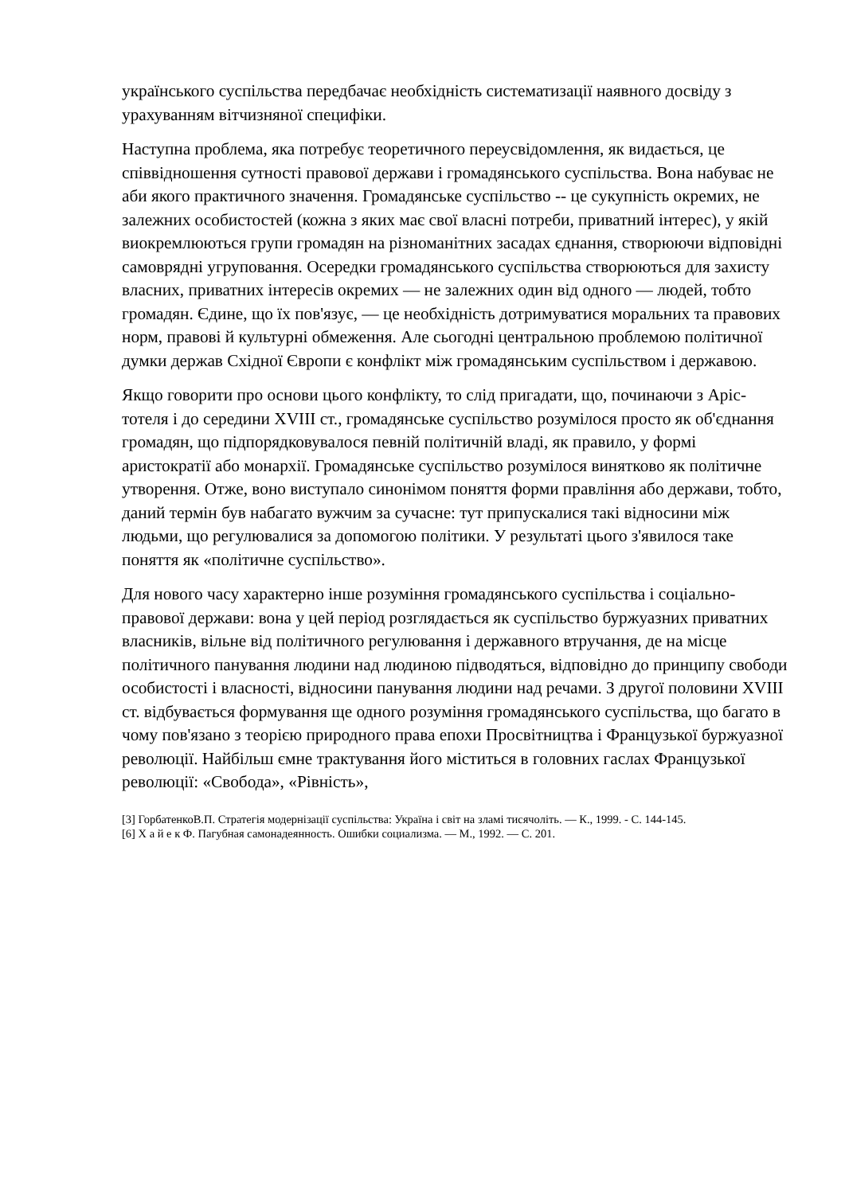українського суспільства передбачає необхідність систематизації наявного досвіду з урахуванням вітчизняної специфіки.
Наступна проблема, яка потребує теоретичного переусвідомлення, як видається, це співвідношення сутності правової держави і громадянського суспільства. Вона набуває не аби якого практичного значення. Громадянське суспільство -- це сукупність окремих, не залежних особистостей (кожна з яких має свої власні потреби, приватний інтерес), у якій виокремлюються групи громадян на різноманітних засадах єднання, створюючи відповідні самоврядні угруповання. Осередки громадянського суспільства створюються для захисту власних, приватних інтересів окремих — не залежних один від одного — людей, тобто громадян. Єдине, що їх пов'язує, — це необхідність дотримуватися моральних та правових норм, правові й культурні обмеження. Але сьогодні центральною проблемою політичної думки держав Східної Європи є конфлікт між громадянським суспільством і державою.
Якщо говорити про основи цього конфлікту, то слід пригадати, що, починаючи з Аріс-тотеля і до середини XVIII ст., громадянське суспільство розумілося просто як об'єднання громадян, що підпорядковувалося певній політичній владі, як правило, у формі аристократії або монархії. Громадянське суспільство розумілося винятково як політичне утворення. Отже, воно виступало синонімом поняття форми правління або держави, тобто, даний термін був набагато вужчим за сучасне: тут припускалися такі відносини між людьми, що регулювалися за допомогою політики. У результаті цього з'явилося таке поняття як «політичне суспільство».
Для нового часу характерно інше розуміння громадянського суспільства і соціально-правової держави: вона у цей період розглядається як суспільство буржуазних приватних власників, вільне від політичного регулювання і державного втручання, де на місце політичного панування людини над людиною підводяться, відповідно до принципу свободи особистості і власності, відносини панування людини над речами. З другої половини XVIII ст. відбувається формування ще одного розуміння громадянського суспільства, що багато в чому пов'язано з теорією природного права епохи Просвітництва і Французької буржуазної революції. Найбільш ємне трактування його міститься в головних гаслах Французької революції: «Свобода», «Рівність»,
[3] ГорбатенкоВ.П. Стратегія модернізації суспільства: Україна і світ на зламі тисячоліть. — К., 1999. - С. 144-145.
[6] Х а й е к Ф. Пагубная самонадеянность. Ошибки социализма. — М., 1992. — С. 201.